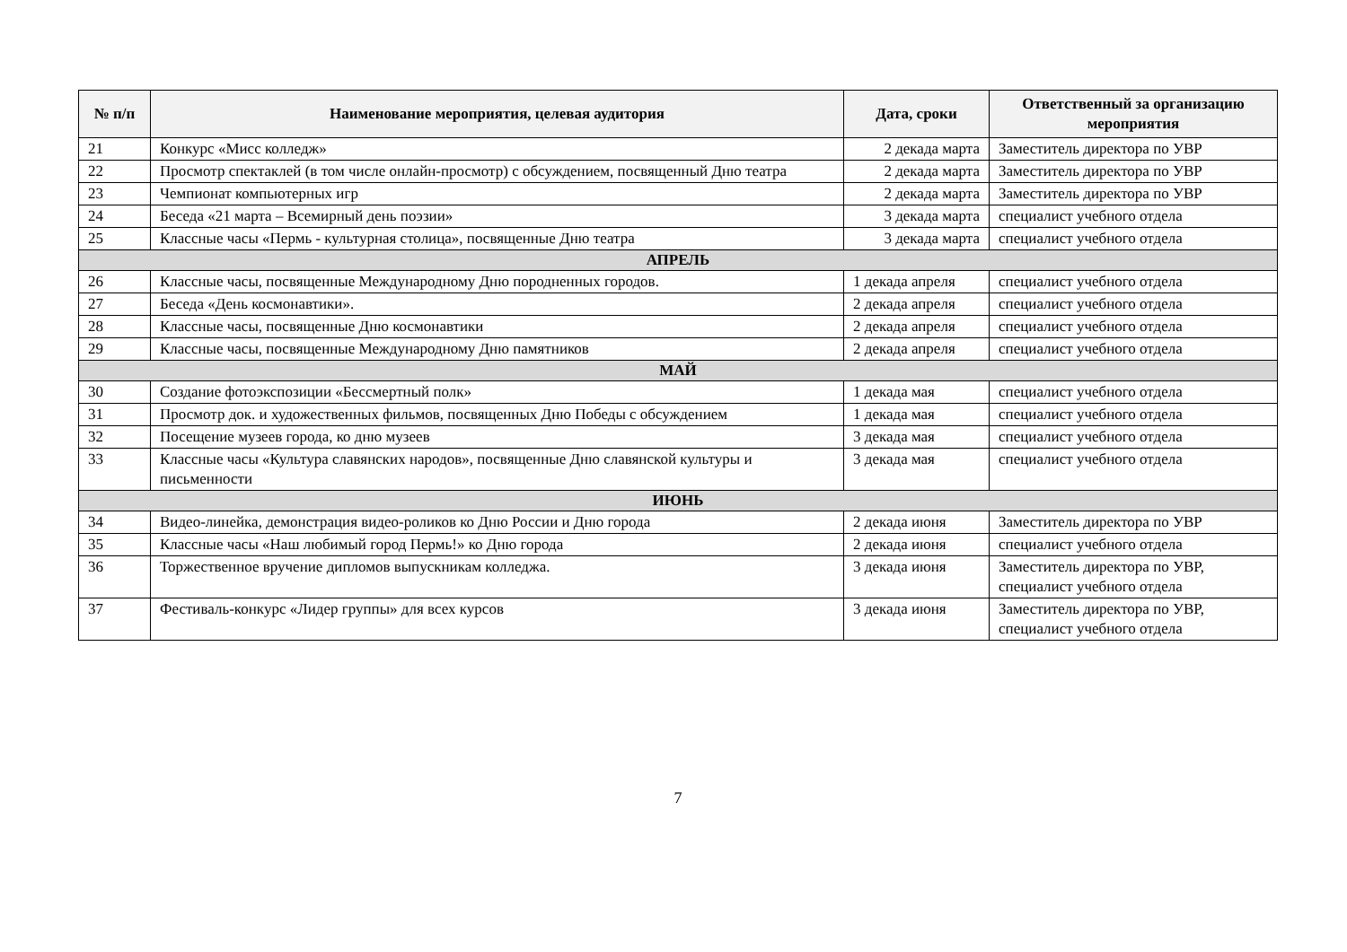| № п/п | Наименование мероприятия, целевая аудитория | Дата, сроки | Ответственный за организацию мероприятия |
| --- | --- | --- | --- |
| 21 | Конкурс «Мисс колледж» | 2 декада марта | Заместитель директора по УВР |
| 22 | Просмотр спектаклей (в том числе онлайн-просмотр) с обсуждением, посвященный Дню театра | 2 декада марта | Заместитель директора по УВР |
| 23 | Чемпионат компьютерных игр | 2 декада марта | Заместитель директора по УВР |
| 24 | Беседа «21 марта – Всемирный день поэзии» | 3 декада марта | специалист учебного отдела |
| 25 | Классные часы «Пермь - культурная столица», посвященные Дню театра | 3 декада марта | специалист учебного отдела |
| АПРЕЛЬ | | | |
| 26 | Классные часы, посвященные Международному Дню породненных городов. | 1 декада апреля | специалист учебного отдела |
| 27 | Беседа «День космонавтики». | 2 декада апреля | специалист учебного отдела |
| 28 | Классные часы, посвященные Дню космонавтики | 2 декада апреля | специалист учебного отдела |
| 29 | Классные часы, посвященные Международному Дню памятников | 2 декада апреля | специалист учебного отдела |
| МАЙ | | | |
| 30 | Создание фотоэкспозиции «Бессмертный полк» | 1 декада мая | специалист учебного отдела |
| 31 | Просмотр док. и художественных фильмов, посвященных Дню Победы с обсуждением | 1 декада мая | специалист учебного отдела |
| 32 | Посещение музеев города, ко дню музеев | 3 декада мая | специалист учебного отдела |
| 33 | Классные часы «Культура славянских народов», посвященные Дню славянской культуры и письменности | 3 декада мая | специалист учебного отдела |
| ИЮНЬ | | | |
| 34 | Видео-линейка, демонстрация видео-роликов ко Дню России и Дню города | 2 декада июня | Заместитель директора по УВР |
| 35 | Классные часы «Наш любимый город Пермь!» ко Дню города | 2 декада июня | специалист учебного отдела |
| 36 | Торжественное вручение дипломов выпускникам колледжа. | 3 декада июня | Заместитель директора по УВР, специалист учебного отдела |
| 37 | Фестиваль-конкурс «Лидер группы» для всех курсов | 3 декада июня | Заместитель директора по УВР, специалист учебного отдела |
7